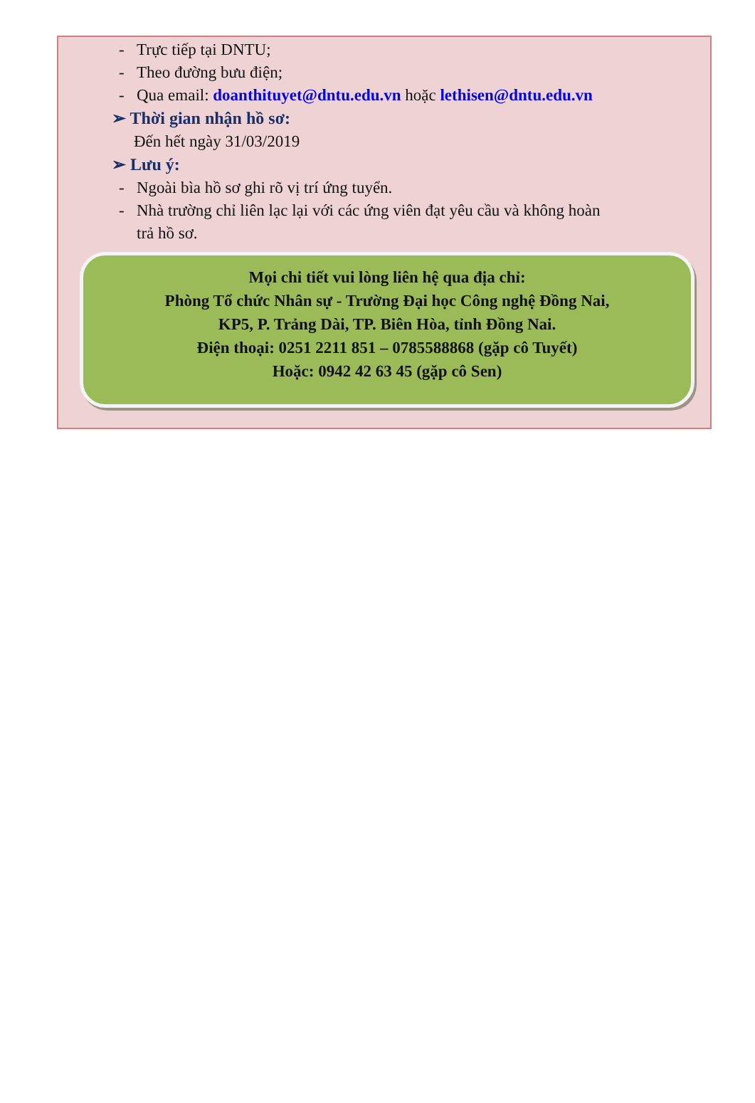- Trực tiếp tại DNTU;
- Theo đường bưu điện;
- Qua email: doanthituyet@dntu.edu.vn hoặc lethisen@dntu.edu.vn
➢ Thời gian nhận hồ sơ:
Đến hết ngày 31/03/2019
➢ Lưu ý:
- Ngoài bìa hồ sơ ghi rõ vị trí ứng tuyển.
- Nhà trường chỉ liên lạc lại với các ứng viên đạt yêu cầu và không hoàn
trả hồ sơ.
Mọi chi tiết vui lòng liên hệ qua địa chỉ:
Phòng Tổ chức Nhân sự - Trường Đại học Công nghệ Đồng Nai,
KP5, P. Trảng Dài, TP. Biên Hòa, tỉnh Đồng Nai.
Điện thoại: 0251 2211 851 – 0785588868 (gặp cô Tuyết)
Hoặc: 0942 42 63 45 (gặp cô Sen)